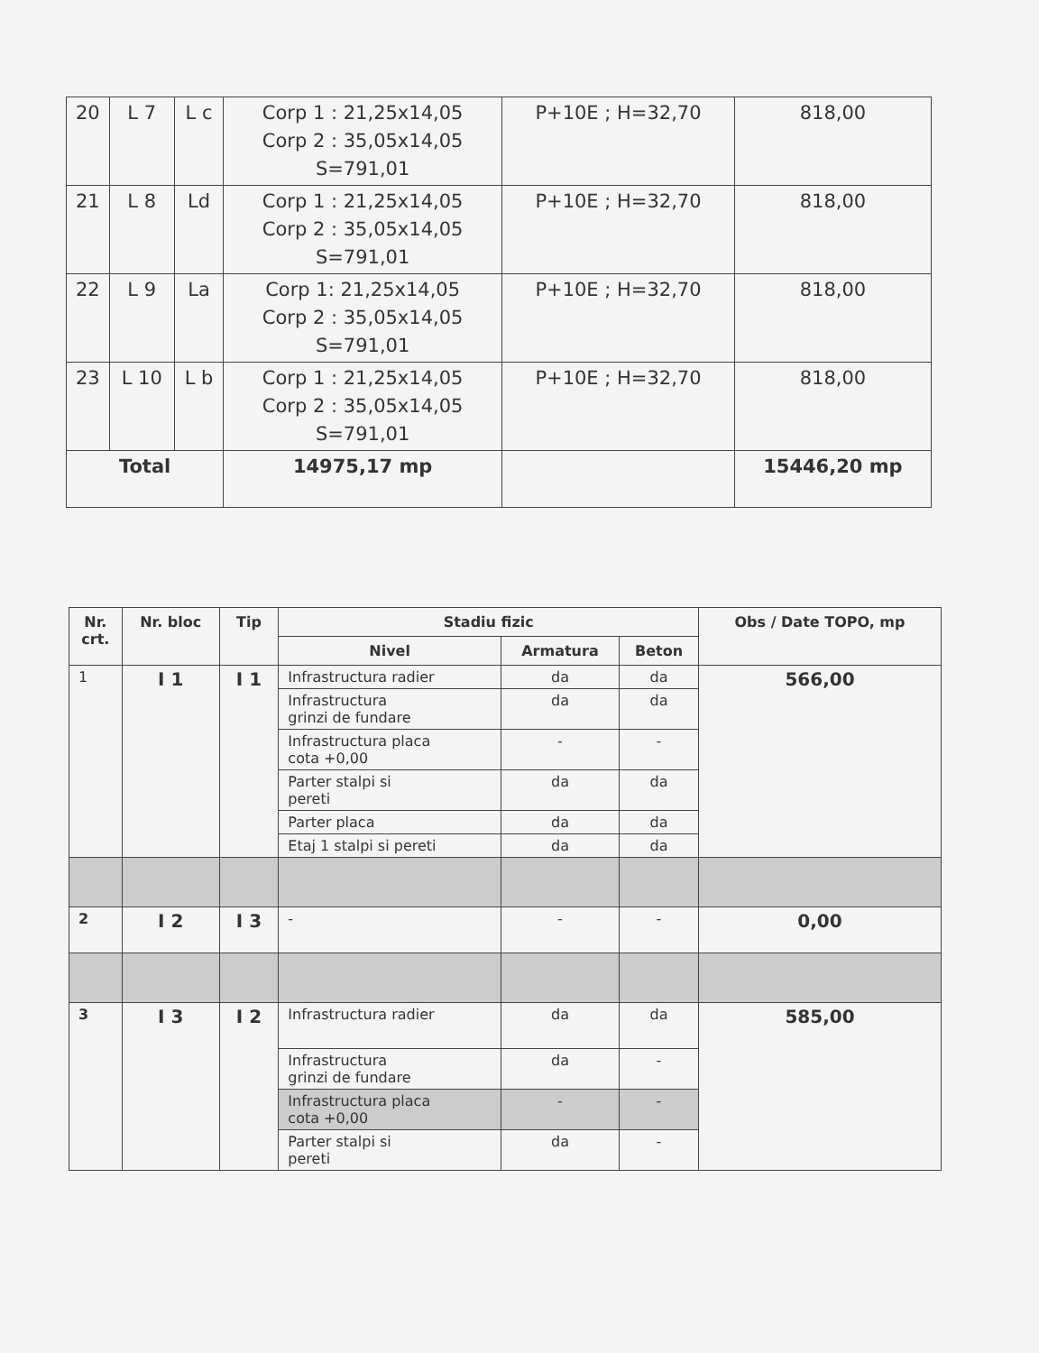| 20 | L 7 | L c | Corp 1 : 21,25x14,05 Corp 2 : 35,05x14,05 S=791,01 | P+10E ; H=32,70 | 818,00 |
| 21 | L 8 | Ld | Corp 1 : 21,25x14,05 Corp 2 : 35,05x14,05 S=791,01 | P+10E ; H=32,70 | 818,00 |
| 22 | L 9 | La | Corp 1: 21,25x14,05 Corp 2 : 35,05x14,05 S=791,01 | P+10E ; H=32,70 | 818,00 |
| 23 | L 10 | L b | Corp 1 : 21,25x14,05 Corp 2 : 35,05x14,05 S=791,01 | P+10E ; H=32,70 | 818,00 |
| Total | | | 14975,17 mp | | 15446,20 mp |
| Nr. crt. | Nr. bloc | Tip | Stadiu fizic | | | Obs / Date TOPO, mp |
| --- | --- | --- | --- | --- | --- | --- |
| | | | Nivel | Armatura | Beton | |
| 1 | I 1 | I 1 | Infrastructura radier | da | da | 566,00 |
| | | | Infrastructura grinzi de fundare | da | da | |
| | | | Infrastructura placa cota +0,00 | - | - | |
| | | | Parter stalpi si pereti | da | da | |
| | | | Parter placa | da | da | |
| | | | Etaj 1 stalpi si pereti | da | da | |
| 2 | I 2 | I 3 | - | - | - | 0,00 |
| 3 | I 3 | I 2 | Infrastructura radier | da | da | 585,00 |
| | | | Infrastructura grinzi de fundare | da | - | |
| | | | Infrastructura placa cota +0,00 | - | - | |
| | | | Parter stalpi si pereti | da | - | |